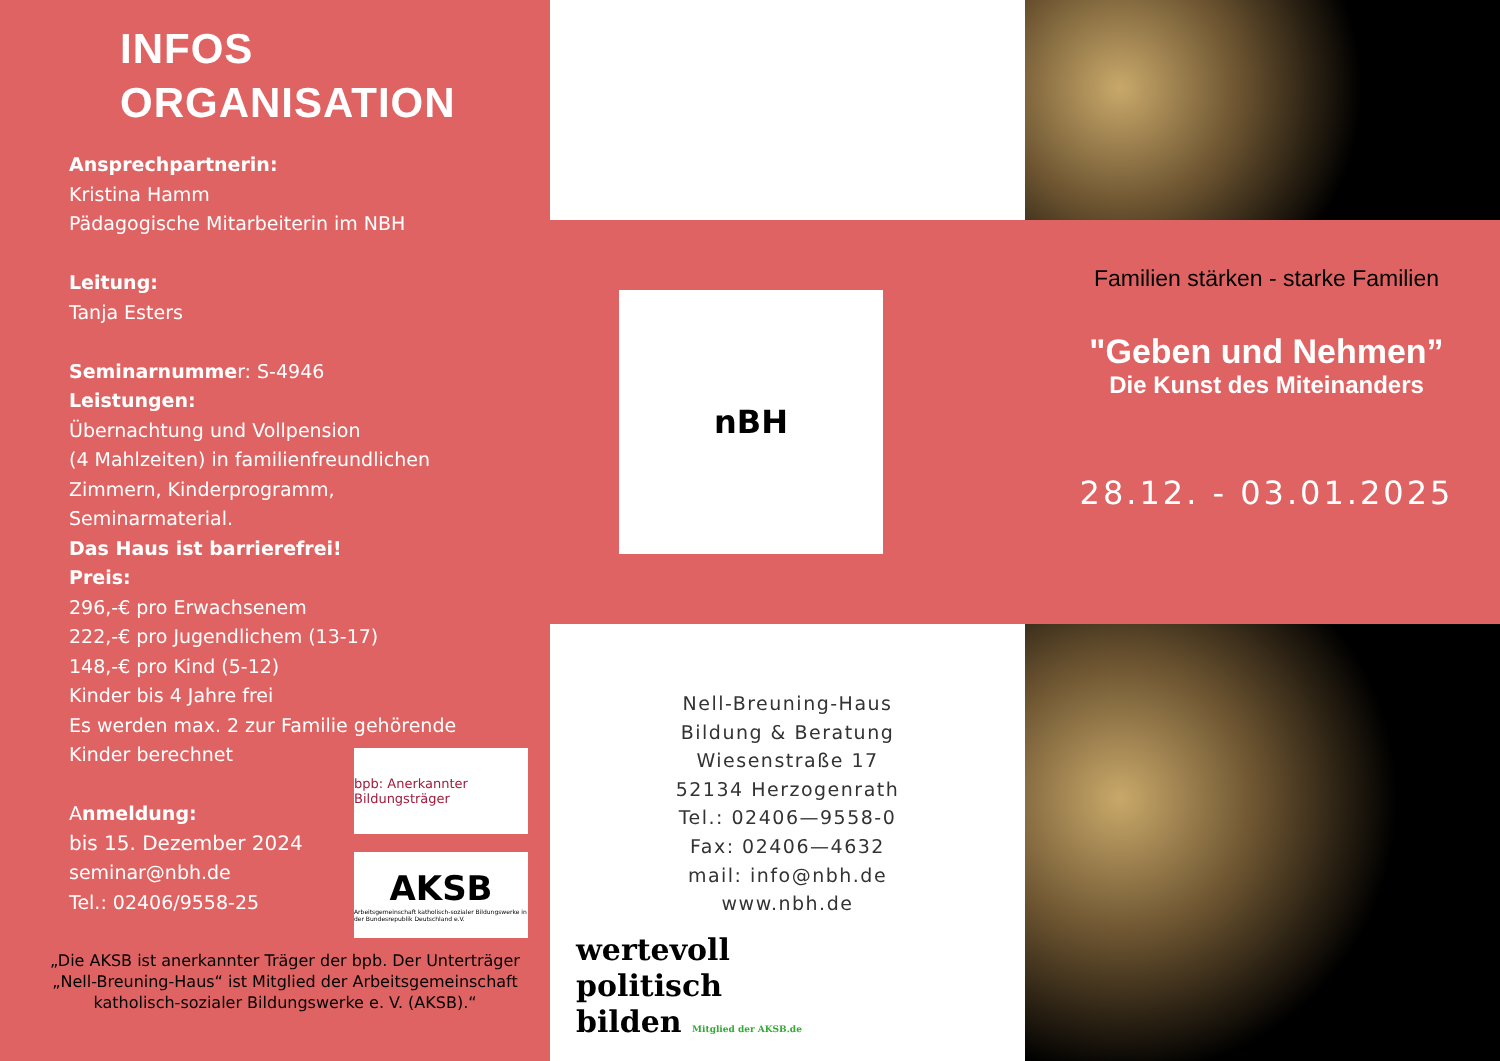INFOS
ORGANISATION
Ansprechpartnerin:
Kristina Hamm
Pädagogische Mitarbeiterin im NBH
Leitung:
Tanja Esters
Seminarnummer: S-4946
Leistungen:
Übernachtung und Vollpension
(4 Mahlzeiten) in familienfreundlichen
Zimmern, Kinderprogramm,
Seminarmaterial.
Das Haus ist barrierefrei!
Preis:
296,-€ pro Erwachsenem
222,-€ pro Jugendlichem (13-17)
148,-€ pro Kind (5-12)
Kinder bis 4 Jahre frei
Es werden max. 2 zur Familie gehörende
Kinder berechnet
Anmeldung:
bis 15. Dezember 2024
seminar@nbh.de
Tel.: 02406/9558-25
bpb: Anerkannter Bildungsträger
AKSB
Arbeitsgemeinschaft katholisch-sozialer Bildungswerke in der Bundesrepublik Deutschland e.V.
„Die AKSB ist anerkannter Träger der bpb. Der Unterträger „Nell-Breuning-Haus“ ist Mitglied der Arbeitsgemeinschaft katholisch-sozialer Bildungswerke e. V. (AKSB).“
nBH
Familien stärken - starke Familien
"Geben und Nehmen”
Die Kunst des Miteinanders
28.12. - 03.01.2025
Nell-Breuning-Haus
Bildung & Beratung
Wiesenstraße 17
52134 Herzogenrath
Tel.: 02406—9558-0
Fax: 02406—4632
mail: info@nbh.de
www.nbh.de
wertevoll
politisch
bilden Mitglied der AKSB.de